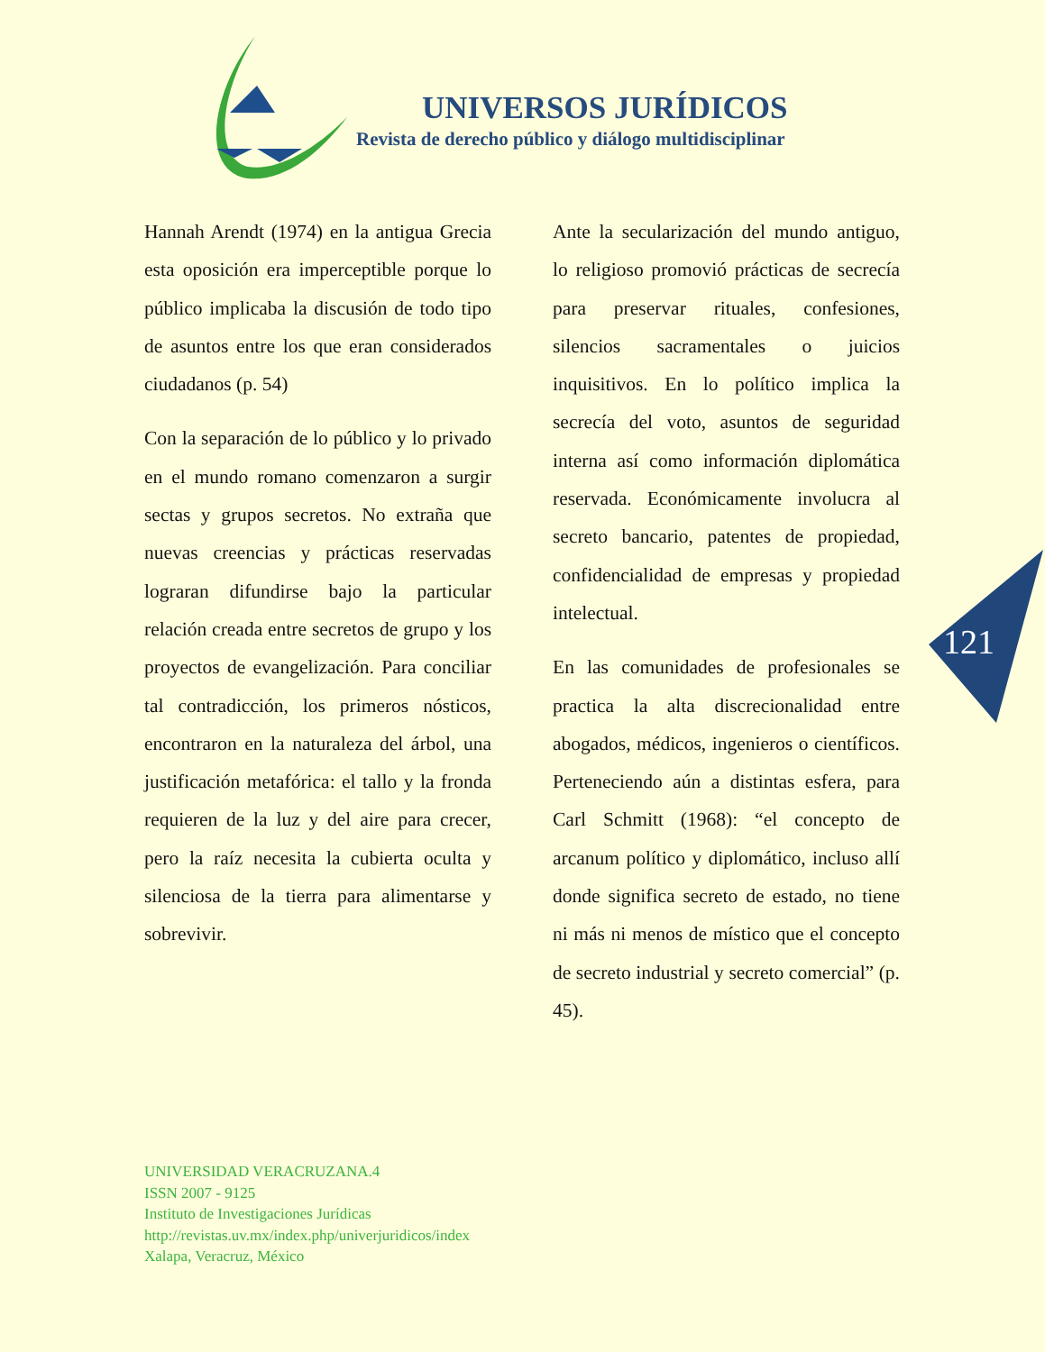UNIVERSOS JURÍDICOS
Revista de derecho público y diálogo multidisciplinar
Hannah Arendt (1974) en la antigua Grecia esta oposición era imperceptible porque lo público implicaba la discusión de todo tipo de asuntos entre los que eran considerados ciudadanos (p. 54)
Con la separación de lo público y lo privado en el mundo romano comenzaron a surgir sectas y grupos secretos. No extraña que nuevas creencias y prácticas reservadas lograran difundirse bajo la particular relación creada entre secretos de grupo y los proyectos de evangelización. Para conciliar tal contradicción, los primeros nósticos, encontraron en la naturaleza del árbol, una justificación metafórica: el tallo y la fronda requieren de la luz y del aire para crecer, pero la raíz necesita la cubierta oculta y silenciosa de la tierra para alimentarse y sobrevivir.
Ante la secularización del mundo antiguo, lo religioso promovió prácticas de secrecía para preservar rituales, confesiones, silencios sacramentales o juicios inquisitivos. En lo político implica la secrecía del voto, asuntos de seguridad interna así como información diplomática reservada. Económicamente involucra al secreto bancario, patentes de propiedad, confidencialidad de empresas y propiedad intelectual.
En las comunidades de profesionales se practica la alta discrecionalidad entre abogados, médicos, ingenieros o científicos. Perteneciendo aún a distintas esfera, para Carl Schmitt (1968): “el concepto de arcanum político y diplomático, incluso allí donde significa secreto de estado, no tiene ni más ni menos de místico que el concepto de secreto industrial y secreto comercial” (p. 45).
121
UNIVERSIDAD VERACRUZANA.4
ISSN 2007 - 9125
Instituto de Investigaciones Jurídicas
http://revistas.uv.mx/index.php/univerjuridicos/index
Xalapa, Veracruz, México